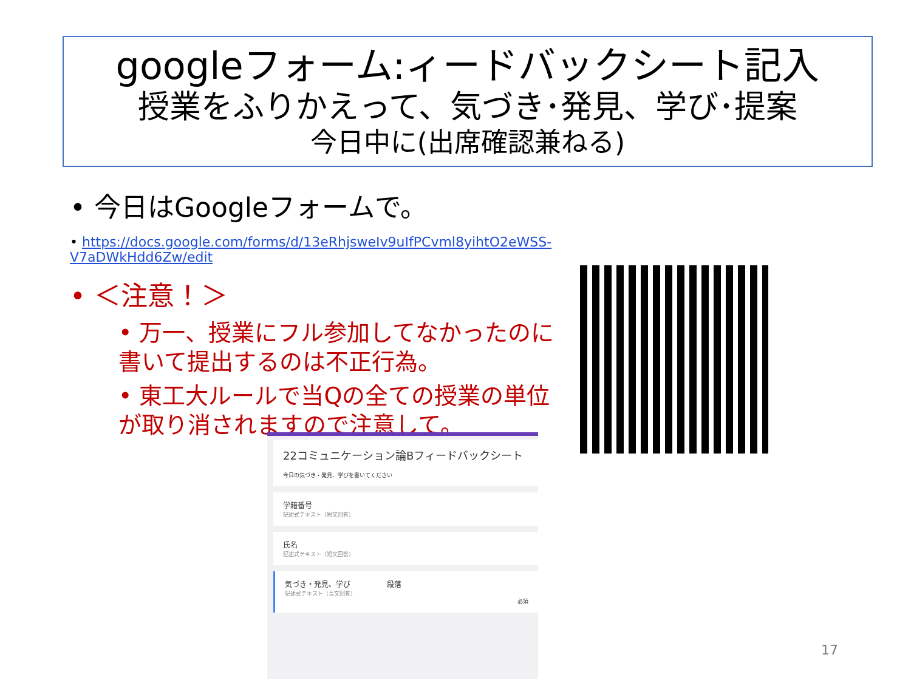googleフォーム:ィードバックシート記入
授業をふりかえって、気づき･発見、学び･提案
今日中に(出席確認兼ねる)
• 今日はGoogleフォームで。
• https://docs.google.com/forms/d/13eRhjsweIv9uIfPCvml8yihtO2eWSS-V7aDWkHdd6Zw/edit
• ＜注意！＞
• 万一、授業にフル参加してなかったのに書いて提出するのは不正行為。
• 東工大ルールで当Qの全ての授業の単位が取り消されますので注意して。
22コミュニケーション論Bフィードバックシート
今日の気づき・発見、学びを書いてください
学籍番号
記述式テキスト（短文回答）
氏名
記述式テキスト（短文回答）
気づき・発見、学び　　　　　段落
記述式テキスト（長文回答）
必須
17